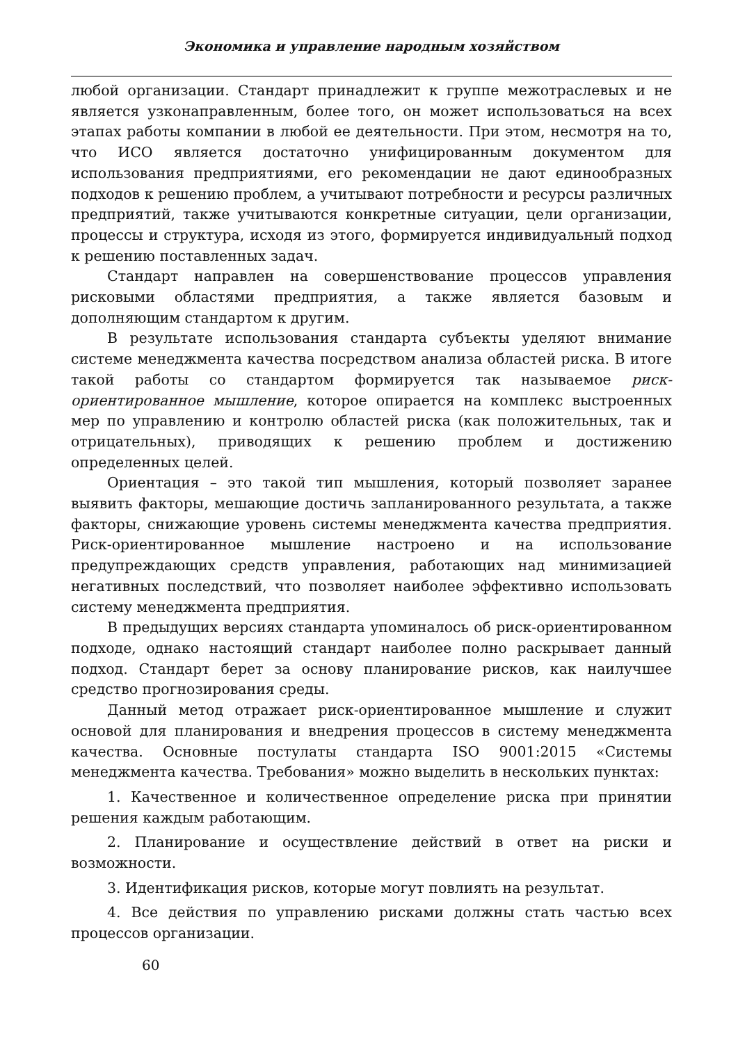Экономика и управление народным хозяйством
любой организации. Стандарт принадлежит к группе межотраслевых и не является узконаправленным, более того, он может использоваться на всех этапах работы компании в любой ее деятельности. При этом, несмотря на то, что ИСО является достаточно унифицированным документом для использования предприятиями, его рекомендации не дают единообразных подходов к решению проблем, а учитывают потребности и ресурсы различных предприятий, также учитываются конкретные ситуации, цели организации, процессы и структура, исходя из этого, формируется индивидуальный подход к решению поставленных задач.
Стандарт направлен на совершенствование процессов управления рисковыми областями предприятия, а также является базовым и дополняющим стандартом к другим.
В результате использования стандарта субъекты уделяют внимание системе менеджмента качества посредством анализа областей риска. В итоге такой работы со стандартом формируется так называемое риск-ориентированное мышление, которое опирается на комплекс выстроенных мер по управлению и контролю областей риска (как положительных, так и отрицательных), приводящих к решению проблем и достижению определенных целей.
Ориентация – это такой тип мышления, который позволяет заранее выявить факторы, мешающие достичь запланированного результата, а также факторы, снижающие уровень системы менеджмента качества предприятия. Риск-ориентированное мышление настроено и на использование предупреждающих средств управления, работающих над минимизацией негативных последствий, что позволяет наиболее эффективно использовать систему менеджмента предприятия.
В предыдущих версиях стандарта упоминалось об риск-ориентированном подходе, однако настоящий стандарт наиболее полно раскрывает данный подход. Стандарт берет за основу планирование рисков, как наилучшее средство прогнозирования среды.
Данный метод отражает риск-ориентированное мышление и служит основой для планирования и внедрения процессов в систему менеджмента качества. Основные постулаты стандарта ISO 9001:2015 «Системы менеджмента качества. Требования» можно выделить в нескольких пунктах:
1. Качественное и количественное определение риска при принятии решения каждым работающим.
2. Планирование и осуществление действий в ответ на риски и возможности.
3. Идентификация рисков, которые могут повлиять на результат.
4. Все действия по управлению рисками должны стать частью всех процессов организации.
60